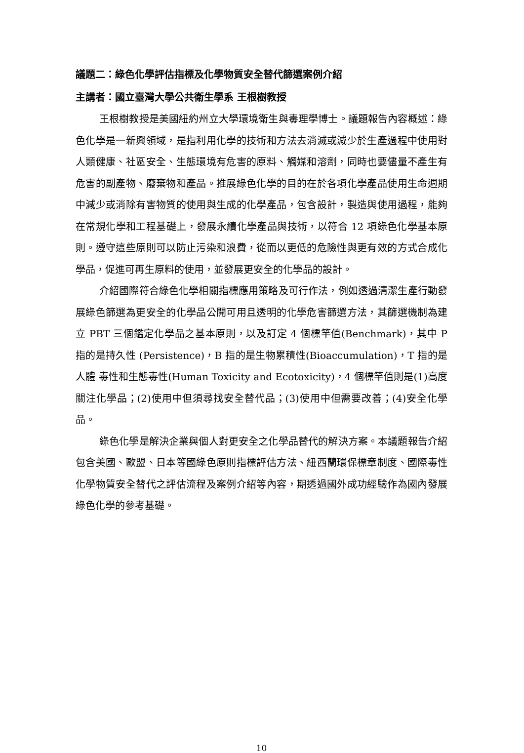議題二：綠色化學評估指標及化學物質安全替代篩選案例介紹
主講者：國立臺灣大學公共衛生學系 王根樹教授
王根樹教授是美國紐約州立大學環境衛生與毒理學博士。議題報告內容概述：綠色化學是一新興領域，是指利用化學的技術和方法去消滅或減少於生產過程中使用對人類健康、社區安全、生態環境有危害的原料、觸媒和溶劑，同時也要儘量不產生有危害的副產物、廢棄物和產品。推展綠色化學的目的在於各項化學產品使用生命週期中減少或消除有害物質的使用與生成的化學產品，包含設計，製造與使用過程，能夠在常規化學和工程基礎上，發展永續化學產品與技術，以符合 12 項綠色化學基本原則。遵守這些原則可以防止污染和浪費，從而以更低的危險性與更有效的方式合成化學品，促進可再生原料的使用，並發展更安全的化學品的設計。
介紹國際符合綠色化學相關指標應用策略及可行作法，例如透過清潔生產行動發展綠色篩選為更安全的化學品公開可用且透明的化學危害篩選方法，其篩選機制為建立 PBT 三個鑑定化學品之基本原則，以及訂定 4 個標竿值(Benchmark)，其中 P 指的是持久性 (Persistence)，B 指的是生物累積性(Bioaccumulation)，T 指的是人體 毒性和生態毒性(Human Toxicity and Ecotoxicity)，4 個標竿值則是(1)高度關注化學品；(2)使用中但須尋找安全替代品；(3)使用中但需要改善；(4)安全化學品。
綠色化學是解決企業與個人對更安全之化學品替代的解決方案。本議題報告介紹包含美國、歐盟、日本等國綠色原則指標評估方法、紐西蘭環保標章制度、國際毒性化學物質安全替代之評估流程及案例介紹等內容，期透過國外成功經驗作為國內發展綠色化學的參考基礎。
10